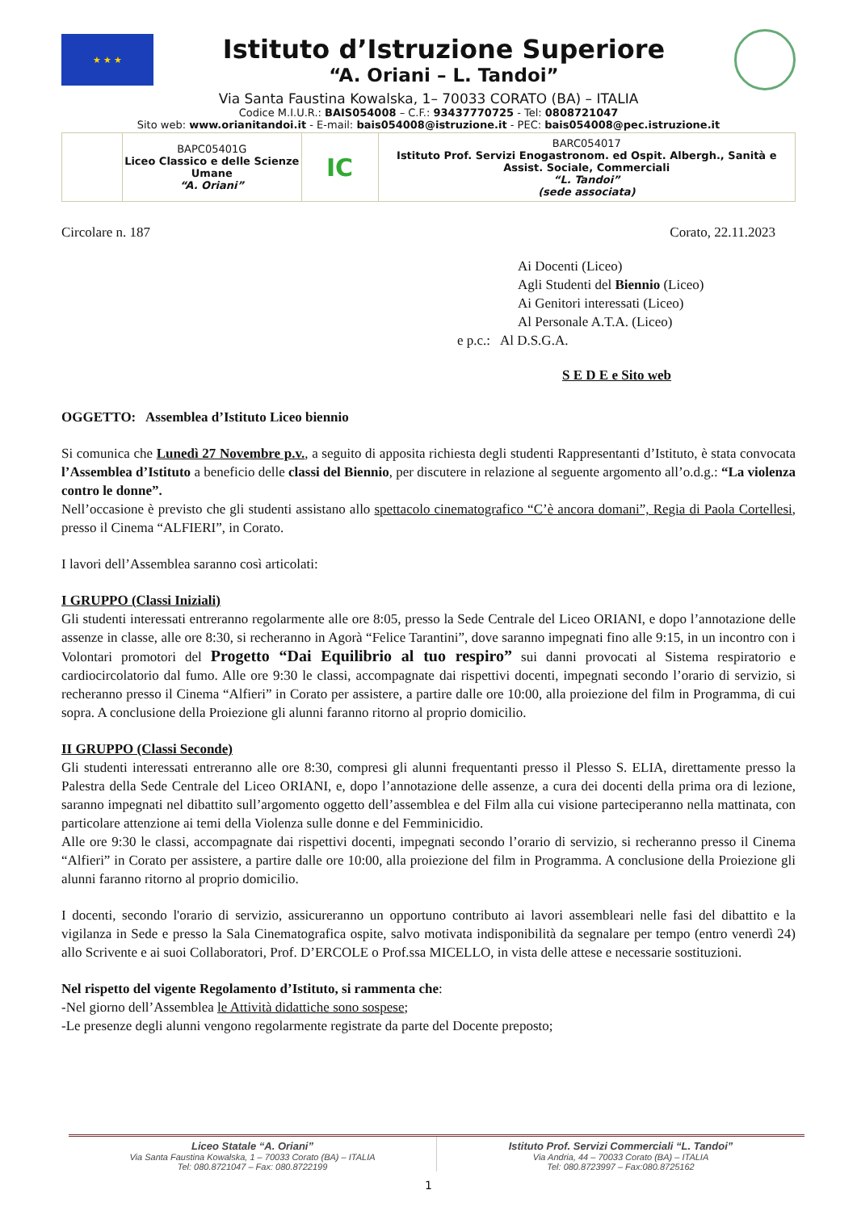★ ★ ★
Istituto d’Istruzione Superiore
“A. Oriani – L. Tandoi”
Via Santa Faustina Kowalska, 1– 70033 CORATO (BA) – ITALIA
Codice M.I.U.R.: BAIS054008 – C.F.: 93437770725 - Tel: 0808721047
Sito web: www.orianitandoi.it - E-mail: bais054008@istruzione.it - PEC: bais054008@pec.istruzione.it
| | BAPC05401G Liceo Classico e delle Scienze Umane “A. Oriani” | IC | BARC054017 Istituto Prof. Servizi Enogastronom. ed Ospit. Albergh., Sanità e Assist. Sociale, Commerciali “L. Tandoi” (sede associata) |
Circolare n. 187 Corato, 22.11.2023
Ai Docenti (Liceo)
Agli Studenti del Biennio (Liceo)
Ai Genitori interessati (Liceo)
Al Personale A.T.A. (Liceo)
e p.c.: Al D.S.G.A.
S E D E e Sito web
OGGETTO: Assemblea d’Istituto Liceo biennio
Si comunica che Lunedì 27 Novembre p.v., a seguito di apposita richiesta degli studenti Rappresentanti d’Istituto, è stata convocata l’Assemblea d’Istituto a beneficio delle classi del Biennio, per discutere in relazione al seguente argomento all’o.d.g.: “La violenza contro le donne”.
Nell’occasione è previsto che gli studenti assistano allo spettacolo cinematografico “C’è ancora domani”, Regia di Paola Cortellesi, presso il Cinema “ALFIERI”, in Corato.
I lavori dell’Assemblea saranno così articolati:
I GRUPPO (Classi Iniziali)
Gli studenti interessati entreranno regolarmente alle ore 8:05, presso la Sede Centrale del Liceo ORIANI, e dopo l’annotazione delle assenze in classe, alle ore 8:30, si recheranno in Agorà “Felice Tarantini”, dove saranno impegnati fino alle 9:15, in un incontro con i Volontari promotori del Progetto “Dai Equilibrio al tuo respiro” sui danni provocati al Sistema respiratorio e cardiocircolatorio dal fumo. Alle ore 9:30 le classi, accompagnate dai rispettivi docenti, impegnati secondo l’orario di servizio, si recheranno presso il Cinema “Alfieri” in Corato per assistere, a partire dalle ore 10:00, alla proiezione del film in Programma, di cui sopra. A conclusione della Proiezione gli alunni faranno ritorno al proprio domicilio.
II GRUPPO (Classi Seconde)
Gli studenti interessati entreranno alle ore 8:30, compresi gli alunni frequentanti presso il Plesso S. ELIA, direttamente presso la Palestra della Sede Centrale del Liceo ORIANI, e, dopo l’annotazione delle assenze, a cura dei docenti della prima ora di lezione, saranno impegnati nel dibattito sull’argomento oggetto dell’assemblea e del Film alla cui visione parteciperanno nella mattinata, con particolare attenzione ai temi della Violenza sulle donne e del Femminicidio.
Alle ore 9:30 le classi, accompagnate dai rispettivi docenti, impegnati secondo l’orario di servizio, si recheranno presso il Cinema “Alfieri” in Corato per assistere, a partire dalle ore 10:00, alla proiezione del film in Programma. A conclusione della Proiezione gli alunni faranno ritorno al proprio domicilio.
I docenti, secondo l'orario di servizio, assicureranno un opportuno contributo ai lavori assembleari nelle fasi del dibattito e la vigilanza in Sede e presso la Sala Cinematografica ospite, salvo motivata indisponibilità da segnalare per tempo (entro venerdì 24) allo Scrivente e ai suoi Collaboratori, Prof. D’ERCOLE o Prof.ssa MICELLO, in vista delle attese e necessarie sostituzioni.
Nel rispetto del vigente Regolamento d’Istituto, si rammenta che:
-Nel giorno dell’Assemblea le Attività didattiche sono sospese;
-Le presenze degli alunni vengono regolarmente registrate da parte del Docente preposto;
Liceo Statale “A. Oriani”
Via Santa Faustina Kowalska, 1 – 70033 Corato (BA) – ITALIA
Tel: 080.8721047 – Fax: 080.8722199
Istituto Prof. Servizi Commerciali “L. Tandoi”
Via Andria, 44 – 70033 Corato (BA) – ITALIA
Tel: 080.8723997 – Fax:080.8725162
1